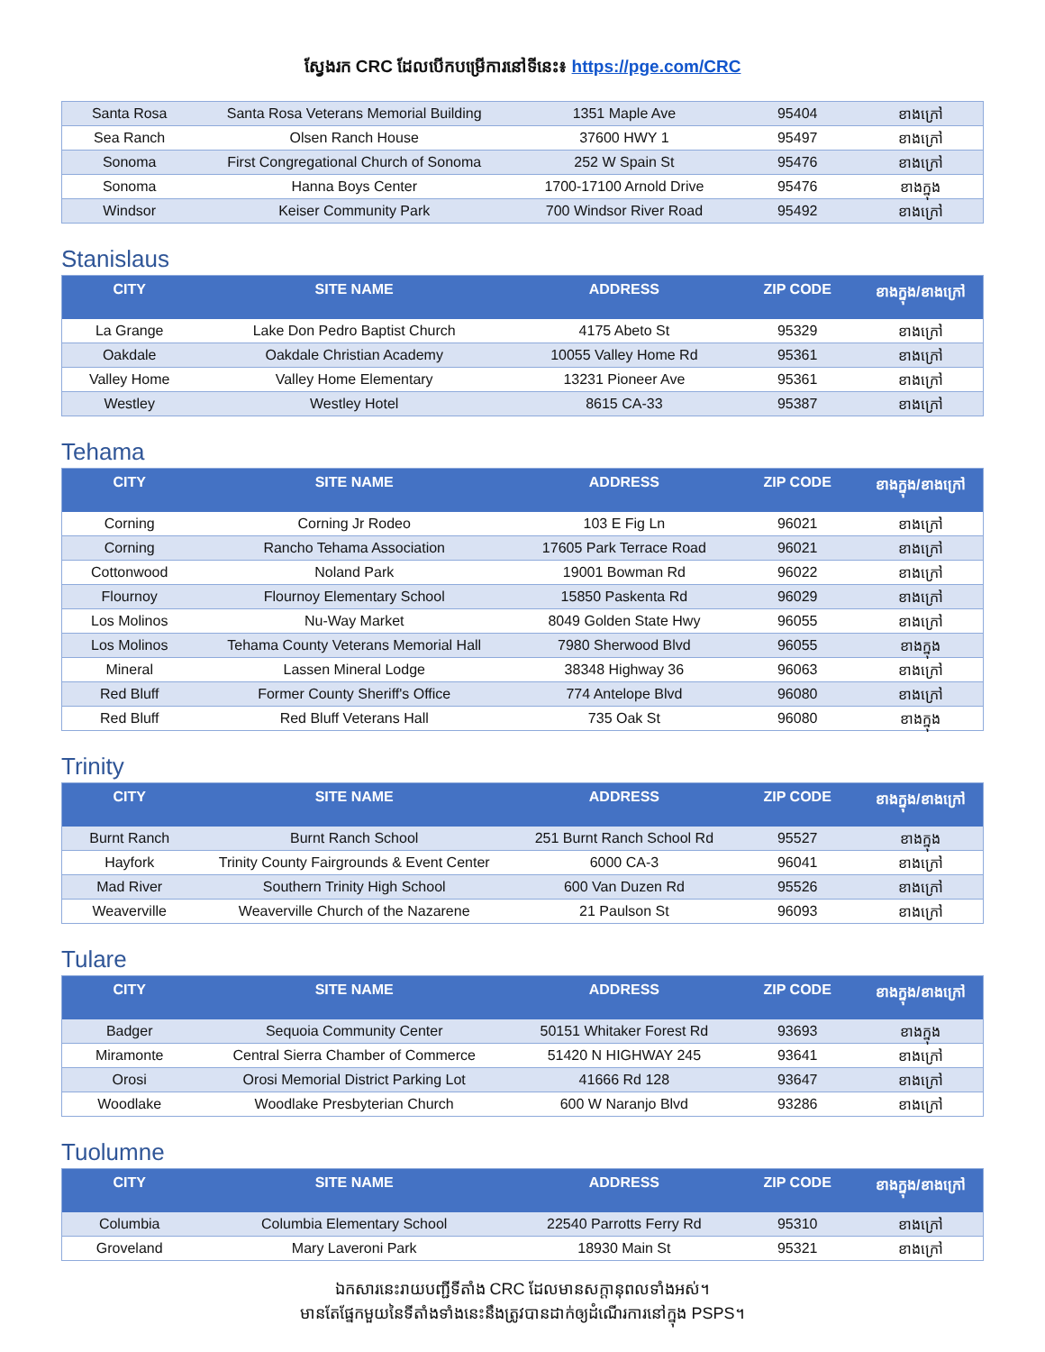ស្វែងរក CRC ដែលបើកបម្រើការនៅទីនេះ៖ https://pge.com/CRC
| Santa Rosa | Santa Rosa Veterans Memorial Building | 1351 Maple Ave | 95404 | ខាងក្រៅ |
| Sea Ranch | Olsen Ranch House | 37600 HWY 1 | 95497 | ខាងក្រៅ |
| Sonoma | First Congregational Church of Sonoma | 252 W Spain St | 95476 | ខាងក្រៅ |
| Sonoma | Hanna Boys Center | 1700-17100 Arnold Drive | 95476 | ខាងក្នុង |
| Windsor | Keiser Community Park | 700 Windsor River Road | 95492 | ខាងក្រៅ |
Stanislaus
| CITY | SITE NAME | ADDRESS | ZIP CODE | ខាងក្នុង/ខាងក្រៅ |
| --- | --- | --- | --- | --- |
| La Grange | Lake Don Pedro Baptist Church | 4175 Abeto St | 95329 | ខាងក្រៅ |
| Oakdale | Oakdale Christian Academy | 10055 Valley Home Rd | 95361 | ខាងក្រៅ |
| Valley Home | Valley Home Elementary | 13231 Pioneer Ave | 95361 | ខាងក្រៅ |
| Westley | Westley Hotel | 8615 CA-33 | 95387 | ខាងក្រៅ |
Tehama
| CITY | SITE NAME | ADDRESS | ZIP CODE | ខាងក្នុង/ខាងក្រៅ |
| --- | --- | --- | --- | --- |
| Corning | Corning Jr Rodeo | 103 E Fig Ln | 96021 | ខាងក្រៅ |
| Corning | Rancho Tehama Association | 17605 Park Terrace Road | 96021 | ខាងក្រៅ |
| Cottonwood | Noland Park | 19001 Bowman Rd | 96022 | ខាងក្រៅ |
| Flournoy | Flournoy Elementary School | 15850 Paskenta Rd | 96029 | ខាងក្រៅ |
| Los Molinos | Nu-Way Market | 8049 Golden State Hwy | 96055 | ខាងក្រៅ |
| Los Molinos | Tehama County Veterans Memorial Hall | 7980 Sherwood Blvd | 96055 | ខាងក្នុង |
| Mineral | Lassen Mineral Lodge | 38348 Highway 36 | 96063 | ខាងក្រៅ |
| Red Bluff | Former County Sheriff's Office | 774 Antelope Blvd | 96080 | ខាងក្រៅ |
| Red Bluff | Red Bluff Veterans Hall | 735 Oak St | 96080 | ខាងក្នុង |
Trinity
| CITY | SITE NAME | ADDRESS | ZIP CODE | ខាងក្នុង/ខាងក្រៅ |
| --- | --- | --- | --- | --- |
| Burnt Ranch | Burnt Ranch School | 251 Burnt Ranch School Rd | 95527 | ខាងក្នុង |
| Hayfork | Trinity County Fairgrounds & Event Center | 6000 CA-3 | 96041 | ខាងក្រៅ |
| Mad River | Southern Trinity High School | 600 Van Duzen Rd | 95526 | ខាងក្រៅ |
| Weaverville | Weaverville Church of the Nazarene | 21 Paulson St | 96093 | ខាងក្រៅ |
Tulare
| CITY | SITE NAME | ADDRESS | ZIP CODE | ខាងក្នុង/ខាងក្រៅ |
| --- | --- | --- | --- | --- |
| Badger | Sequoia Community Center | 50151 Whitaker Forest Rd | 93693 | ខាងក្នុង |
| Miramonte | Central Sierra Chamber of Commerce | 51420 N HIGHWAY 245 | 93641 | ខាងក្រៅ |
| Orosi | Orosi Memorial District Parking Lot | 41666 Rd 128 | 93647 | ខាងក្រៅ |
| Woodlake | Woodlake Presbyterian Church | 600 W Naranjo Blvd | 93286 | ខាងក្រៅ |
Tuolumne
| CITY | SITE NAME | ADDRESS | ZIP CODE | ខាងក្នុង/ខាងក្រៅ |
| --- | --- | --- | --- | --- |
| Columbia | Columbia Elementary School | 22540 Parrotts Ferry Rd | 95310 | ខាងក្រៅ |
| Groveland | Mary Laveroni Park | 18930 Main St | 95321 | ខាងក្រៅ |
ឯកសារនេះរាយបញ្ជីទីតាំង CRC ដែលមានសក្តានុពលទាំងអស់។
មានតែផ្នែកមួយនៃទីតាំងទាំងនេះនឹងត្រូវបានដាក់ឲ្យដំណើរការនៅក្នុង PSPS។